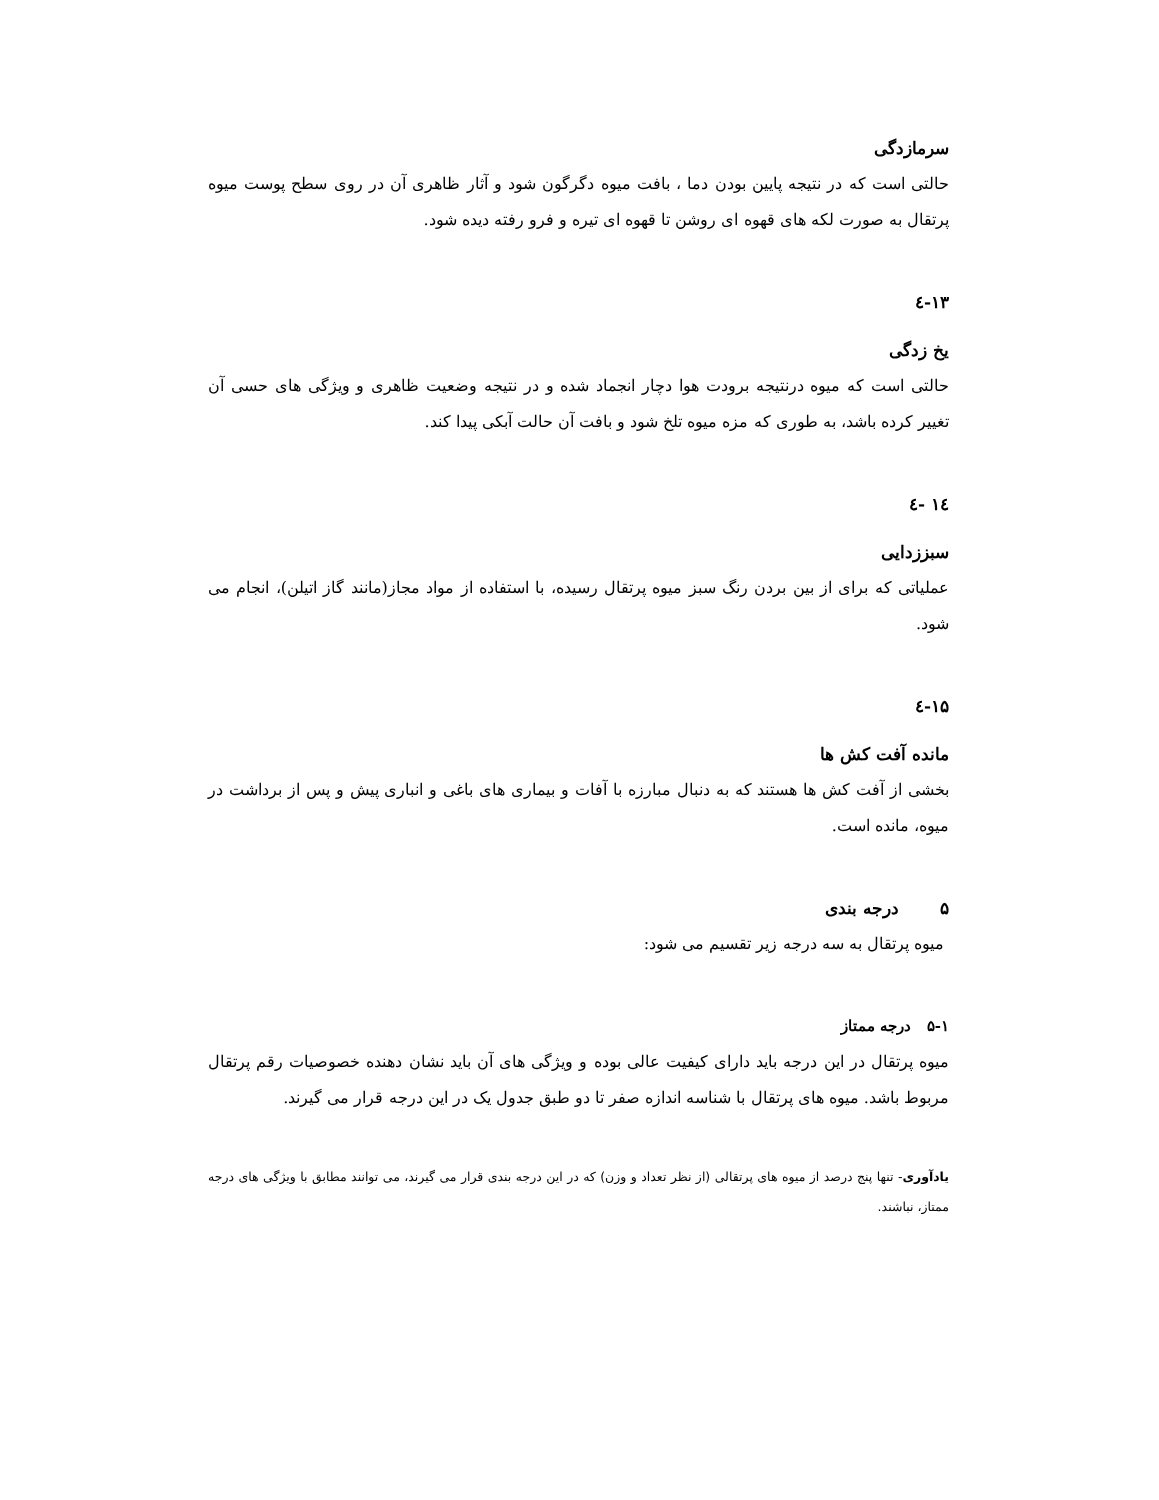سرمازدگی
حالتی است که در نتیجه پایین بودن دما ، بافت میوه دگرگون شود و آثار ظاهری آن در روی سطح پوست میوه پرتقال به صورت لکه های قهوه ای روشن تا قهوه ای تیره و فرو رفته دیده شود.
۱۳-٤
یخ زدگی
حالتی است که میوه درنتیجه برودت هوا دچار انجماد شده و در نتیجه وضعیت ظاهری و ویژگی های حسی آن تغییر کرده باشد، به طوری که مزه میوه تلخ شود و بافت آن حالت آبکی پیدا کند.
۱٤ -٤
سبززدایی
عملیاتی که برای از بین بردن رنگ سبز میوه پرتقال رسیده، با استفاده از مواد مجاز(مانند گاز اتیلن)، انجام می شود.
۱۵-٤
مانده آفت کش ها
بخشی از آفت کش ها هستند که به دنبال مبارزه با آفات و بیماری های باغی و انباری پیش و پس از برداشت در میوه، مانده است.
۵ درجه بندی
میوه پرتقال به سه درجه زیر تقسیم می شود:
۵-۱ درجه ممتاز
میوه پرتقال در این درجه باید دارای کیفیت عالی بوده و ویژگی های آن باید نشان دهنده خصوصیات رقم پرتقال مربوط باشد. میوه های پرتقال با شناسه اندازه صفر تا دو طبق جدول یک در این درجه قرار می گیرند.
یادآوری- تنها پنج درصد از میوه های پرتقالی (از نظر تعداد و وزن) که در این درجه بندی قرار می گیرند، می توانند مطابق با ویژگی های درجه ممتاز، نباشند.